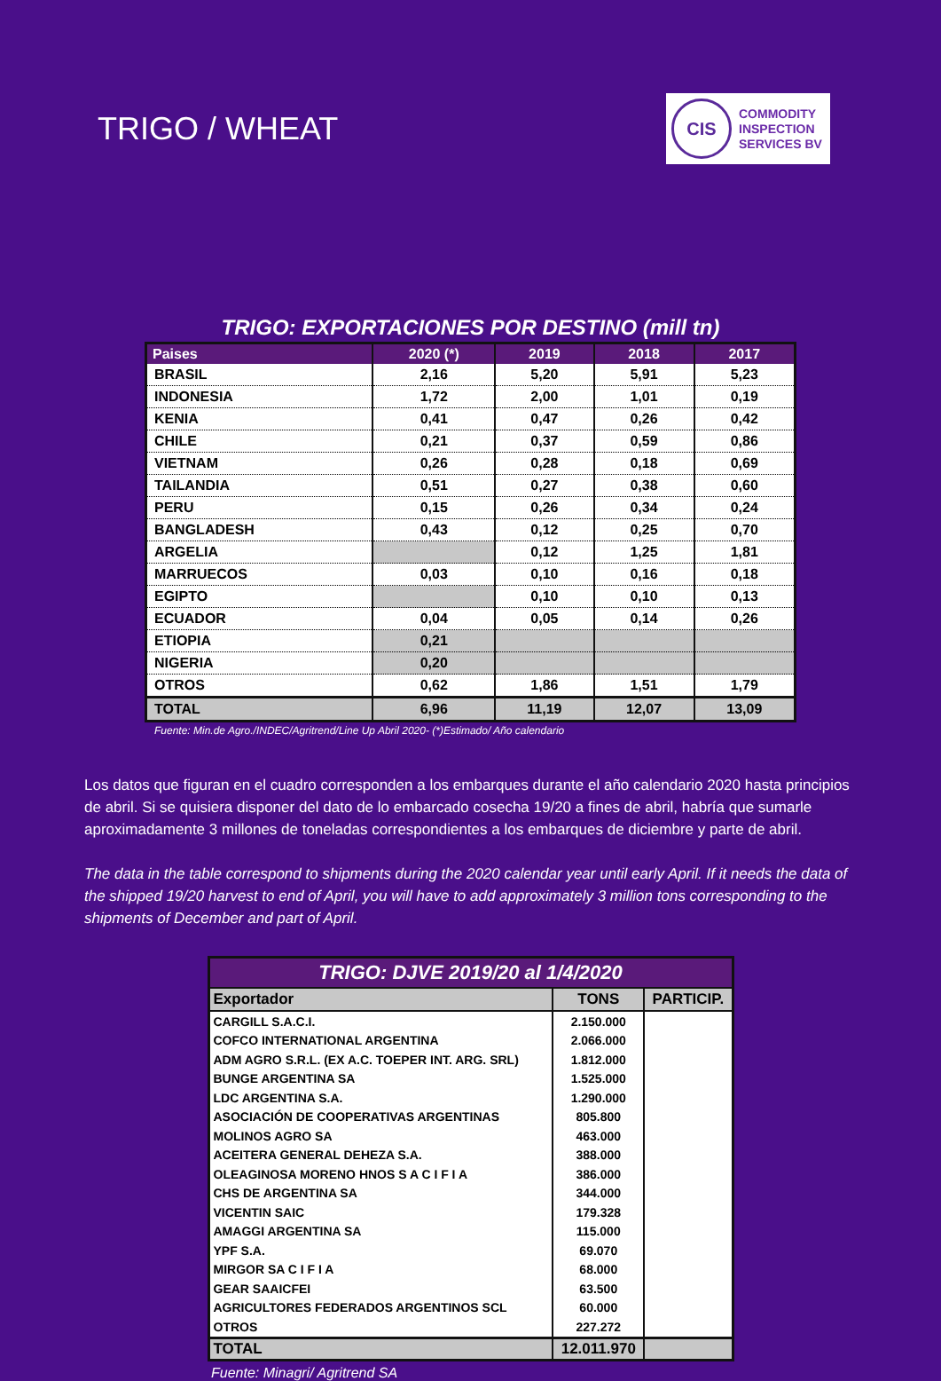TRIGO / WHEAT
CIS
COMMODITY
INSPECTION
SERVICES BV
TRIGO: EXPORTACIONES POR DESTINO (mill tn)
| Paises | 2020 (*) | 2019 | 2018 | 2017 |
| --- | --- | --- | --- | --- |
| BRASIL | 2,16 | 5,20 | 5,91 | 5,23 |
| INDONESIA | 1,72 | 2,00 | 1,01 | 0,19 |
| KENIA | 0,41 | 0,47 | 0,26 | 0,42 |
| CHILE | 0,21 | 0,37 | 0,59 | 0,86 |
| VIETNAM | 0,26 | 0,28 | 0,18 | 0,69 |
| TAILANDIA | 0,51 | 0,27 | 0,38 | 0,60 |
| PERU | 0,15 | 0,26 | 0,34 | 0,24 |
| BANGLADESH | 0,43 | 0,12 | 0,25 | 0,70 |
| ARGELIA | | 0,12 | 1,25 | 1,81 |
| MARRUECOS | 0,03 | 0,10 | 0,16 | 0,18 |
| EGIPTO | | 0,10 | 0,10 | 0,13 |
| ECUADOR | 0,04 | 0,05 | 0,14 | 0,26 |
| ETIOPIA | 0,21 | | | |
| NIGERIA | 0,20 | | | |
| OTROS | 0,62 | 1,86 | 1,51 | 1,79 |
| TOTAL | 6,96 | 11,19 | 12,07 | 13,09 |
Fuente: Min.de Agro./INDEC/Agritrend/Line Up Abril 2020- (*)Estimado/ Año calendario
Los datos que figuran en el cuadro corresponden a los embarques durante el año calendario 2020 hasta principios de abril. Si se quisiera disponer del dato de lo embarcado cosecha 19/20 a fines de abril, habría que sumarle aproximadamente 3 millones de toneladas correspondientes a los embarques de diciembre y parte de abril.
The data in the table correspond to shipments during the 2020 calendar year until early April. If it needs the data of the shipped 19/20 harvest to end of April, you will have to add approximately 3 million tons corresponding to the shipments of December and part of April.
| TRIGO: DJVE 2019/20 al 1/4/2020 | | |
| Exportador | TONS | PARTICIP. |
| CARGILL S.A.C.I. | 2.150.000 | |
| COFCO INTERNATIONAL ARGENTINA | 2.066.000 | |
| ADM AGRO S.R.L. (EX A.C. TOEPER INT. ARG. SRL) | 1.812.000 | |
| BUNGE ARGENTINA SA | 1.525.000 | |
| LDC ARGENTINA S.A. | 1.290.000 | |
| ASOCIACIÓN DE COOPERATIVAS ARGENTINAS | 805.800 | |
| MOLINOS AGRO SA | 463.000 | |
| ACEITERA GENERAL DEHEZA S.A. | 388.000 | |
| OLEAGINOSA MORENO HNOS S A C I F I A | 386.000 | |
| CHS DE ARGENTINA SA | 344.000 | |
| VICENTIN SAIC | 179.328 | |
| AMAGGI ARGENTINA SA | 115.000 | |
| YPF S.A. | 69.070 | |
| MIRGOR SA C I F I A | 68.000 | |
| GEAR SAAICFEI | 63.500 | |
| AGRICULTORES FEDERADOS ARGENTINOS SCL | 60.000 | |
| OTROS | 227.272 | |
| TOTAL | 12.011.970 | |
Fuente: Minagri/ Agritrend SA